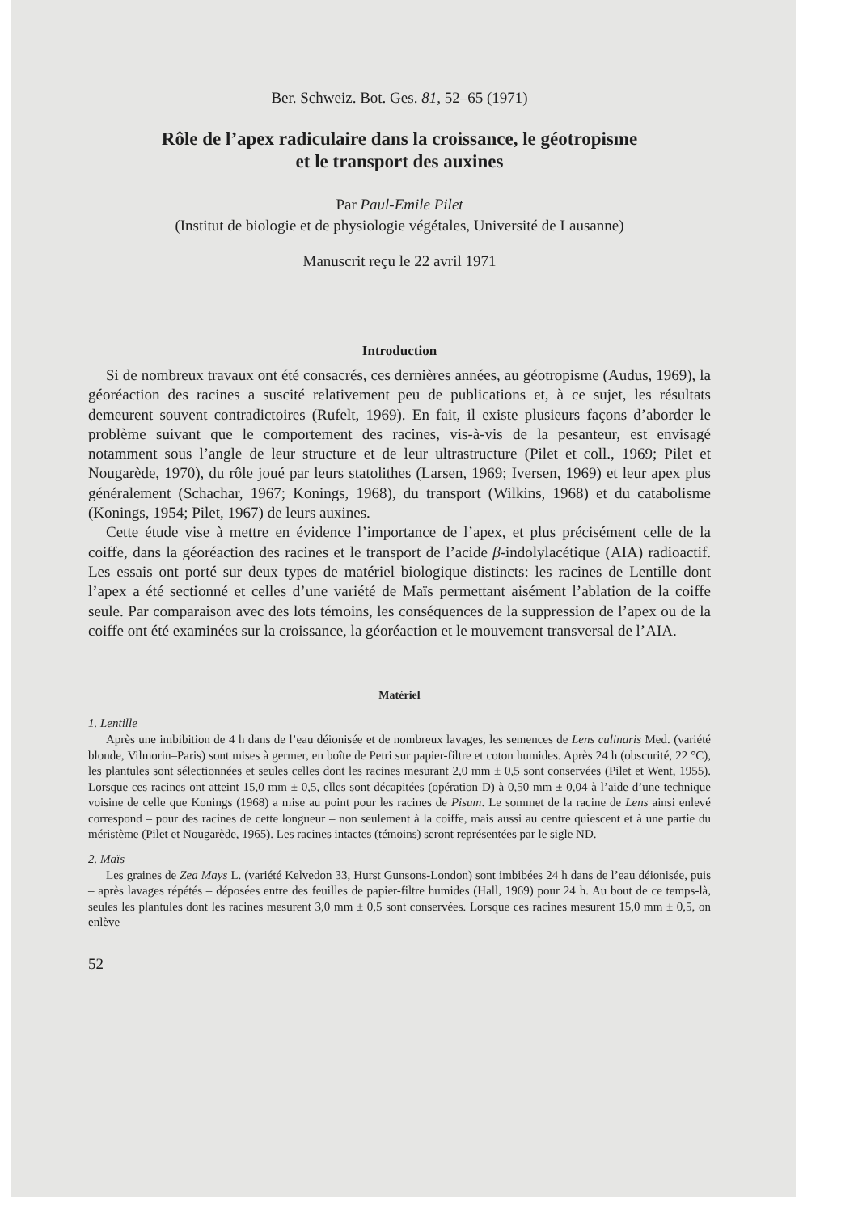Ber. Schweiz. Bot. Ges. 81, 52–65 (1971)
Rôle de l’apex radiculaire dans la croissance, le géotropisme
et le transport des auxines
Par Paul-Emile Pilet
(Institut de biologie et de physiologie végétales, Université de Lausanne)
Manuscrit reçu le 22 avril 1971
Introduction
Si de nombreux travaux ont été consacrés, ces dernières années, au géotropisme (Audus, 1969), la géoréaction des racines a suscité relativement peu de publications et, à ce sujet, les résultats demeurent souvent contradictoires (Rufelt, 1969). En fait, il existe plusieurs façons d’aborder le problème suivant que le comportement des racines, vis-à-vis de la pesanteur, est envisagé notamment sous l’angle de leur structure et de leur ultrastructure (Pilet et coll., 1969; Pilet et Nougarède, 1970), du rôle joué par leurs statolithes (Larsen, 1969; Iversen, 1969) et leur apex plus généralement (Schachar, 1967; Konings, 1968), du transport (Wilkins, 1968) et du catabolisme (Konings, 1954; Pilet, 1967) de leurs auxines.
Cette étude vise à mettre en évidence l’importance de l’apex, et plus précisément celle de la coiffe, dans la géoréaction des racines et le transport de l’acide β-indolylacétique (AIA) radioactif. Les essais ont porté sur deux types de matériel biologique distincts: les racines de Lentille dont l’apex a été sectionné et celles d’une variété de Maïs permettant aisément l’ablation de la coiffe seule. Par comparaison avec des lots témoins, les conséquences de la suppression de l’apex ou de la coiffe ont été examinées sur la croissance, la géoréaction et le mouvement transversal de l’AIA.
Matériel
1. Lentille
Après une imbibition de 4 h dans de l’eau déionisée et de nombreux lavages, les semences de Lens culinaris Med. (variété blonde, Vilmorin–Paris) sont mises à germer, en boîte de Petri sur papier-filtre et coton humides. Après 24 h (obscurité, 22 °C), les plantules sont sélectionnées et seules celles dont les racines mesurant 2,0 mm ± 0,5 sont conservées (Pilet et Went, 1955). Lorsque ces racines ont atteint 15,0 mm ± 0,5, elles sont décapitées (opération D) à 0,50 mm ± 0,04 à l’aide d’une technique voisine de celle que Konings (1968) a mise au point pour les racines de Pisum. Le sommet de la racine de Lens ainsi enlevé correspond – pour des racines de cette longueur – non seulement à la coiffe, mais aussi au centre quiescent et à une partie du méristème (Pilet et Nougarède, 1965). Les racines intactes (témoins) seront représentées par le sigle ND.
2. Maïs
Les graines de Zea Mays L. (variété Kelvedon 33, Hurst Gunsons-London) sont imbibées 24 h dans de l’eau déionisée, puis – après lavages répétés – déposées entre des feuilles de papier-filtre humides (Hall, 1969) pour 24 h. Au bout de ce temps-là, seules les plantules dont les racines mesurent 3,0 mm ± 0,5 sont conservées. Lorsque ces racines mesurent 15,0 mm ± 0,5, on enlève –
52